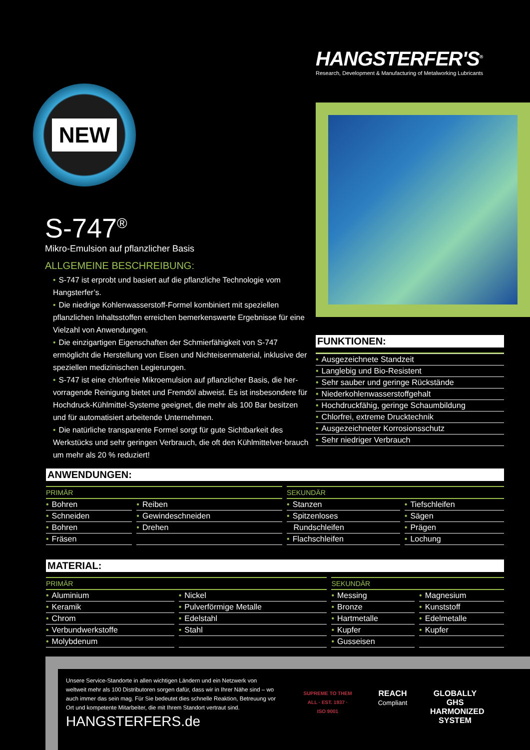HANGSTERFER'S<sup>®</sup>
Research, Development & Manufacturing of Metalworking Lubricants
NEW
S-747<sup>®</sup>
Mikro-Emulsion auf pflanzlicher Basis
ALLGEMEINE BESCHREIBUNG:
• S-747 ist erprobt und basiert auf die pflanzliche Technologie vom Hangsterfer’s.
• Die niedrige Kohlenwasserstoff-Formel kombiniert mit speziellen pflanzlichen Inhaltsstoffen erreichen bemerkenswerte Ergebnisse für eine Vielzahl von Anwendungen.
• Die einzigartigen Eigenschaften der Schmierfähigkeit von S-747 ermöglicht die Herstellung von Eisen und Nichteisenmaterial, inklusive der speziellen medizinischen Legierungen.
• S-747 ist eine chlorfreie Mikroemulsion auf pflanzlicher Basis, die her-vorragende Reinigung bietet und Fremdöl abweist. Es ist insbesondere für Hochdruck-Kühlmittel-Systeme geeignet, die mehr als 100 Bar besitzen und für automatisiert arbeitende Unternehmen.
• Die natürliche transparente Formel sorgt für gute Sichtbarkeit des Werkstücks und sehr geringen Verbrauch, die oft den Kühlmittelver-brauch um mehr als 20 % reduziert!
FUNKTIONEN:
• Ausgezeichnete Standzeit
• Langlebig und Bio-Resistent
• Sehr sauber und geringe Rückstände
• Niederkohlenwasserstoffgehalt
• Hochdruckfähig, geringe Schaumbildung
• Chlorfrei, extreme Drucktechnik
• Ausgezeichneter Korrosionsschutz
• Sehr niedriger Verbrauch
ANWENDUNGEN:
| PRIMÄR | | SEKUNDÄR | |
| --- | --- | --- | --- |
| • Bohren | • Reiben | • Stanzen | • Tiefschleifen |
| • Schneiden | • Gewindeschneiden | • Spitzenloses | • Sägen |
| • Bohren | • Drehen | Rundschleifen | • Prägen |
| • Fräsen | | • Flachschleifen | • Lochung |
MATERIAL:
| PRIMÄR | | SEKUNDÄR | |
| --- | --- | --- | --- |
| • Aluminium | • Nickel | • Messing | • Magnesium |
| • Keramik | • Pulverförmige Metalle | • Bronze | • Kunststoff |
| • Chrom | • Edelstahl | • Hartmetalle | • Edelmetalle |
| • Verbundwerkstoffe | • Stahl | • Kupfer | • Kupfer |
| • Molybdenum | | • Gusseisen | |
Unsere Service-Standorte in allen wichtigen Ländern und ein Netzwerk von weltweit mehr als 100 Distributoren sorgen dafür, dass wir in Ihrer Nähe sind – wo auch immer das sein mag. Für Sie bedeutet dies schnelle Reaktion, Betreuung vor Ort und kompetente Mitarbeiter, die mit Ihrem Standort vertraut sind.
HANGSTERFERS.de
SUPREME TO THEM ALL · EST. 1937 · ISO 9001
REACH Compliant
GLOBALLY GHS HARMONIZED SYSTEM